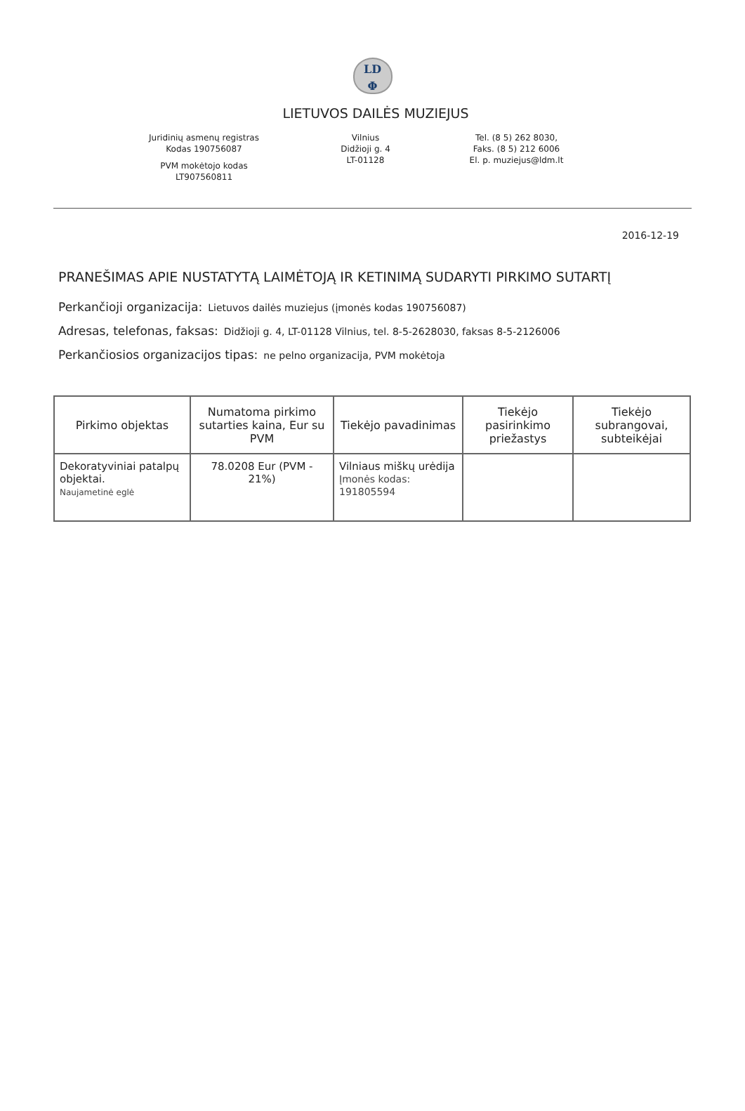LD
Φ
LIETUVOS DAILĖS MUZIEJUS
Juridinių asmenų registras
Kodas 190756087
PVM mokėtojo kodas
LT907560811
Vilnius
Didžioji g. 4
LT-01128
Tel. (8 5) 262 8030,
Faks. (8 5) 212 6006
El. p. muziejus@ldm.lt
2016-12-19
PRANEŠIMAS APIE NUSTATYTĄ LAIMĖTOJĄ IR KETINIMĄ SUDARYTI PIRKIMO SUTARTĮ
Perkančioji organizacija: Lietuvos dailės muziejus (įmonės kodas 190756087)
Adresas, telefonas, faksas: Didžioji g. 4, LT-01128 Vilnius, tel. 8-5-2628030, faksas 8-5-2126006
Perkančiosios organizacijos tipas: ne pelno organizacija, PVM mokėtoja
| Pirkimo objektas | Numatoma pirkimo sutarties kaina, Eur su PVM | Tiekėjo pavadinimas | Tiekėjo pasirinkimo priežastys | Tiekėjo subrangovai, subteikėjai |
| --- | --- | --- | --- | --- |
| Dekoratyviniai patalpų objektai. Naujametinė eglė | 78.0208 Eur (PVM - 21%) | Vilniaus miškų urėdija Įmonės kodas: 191805594 | | |